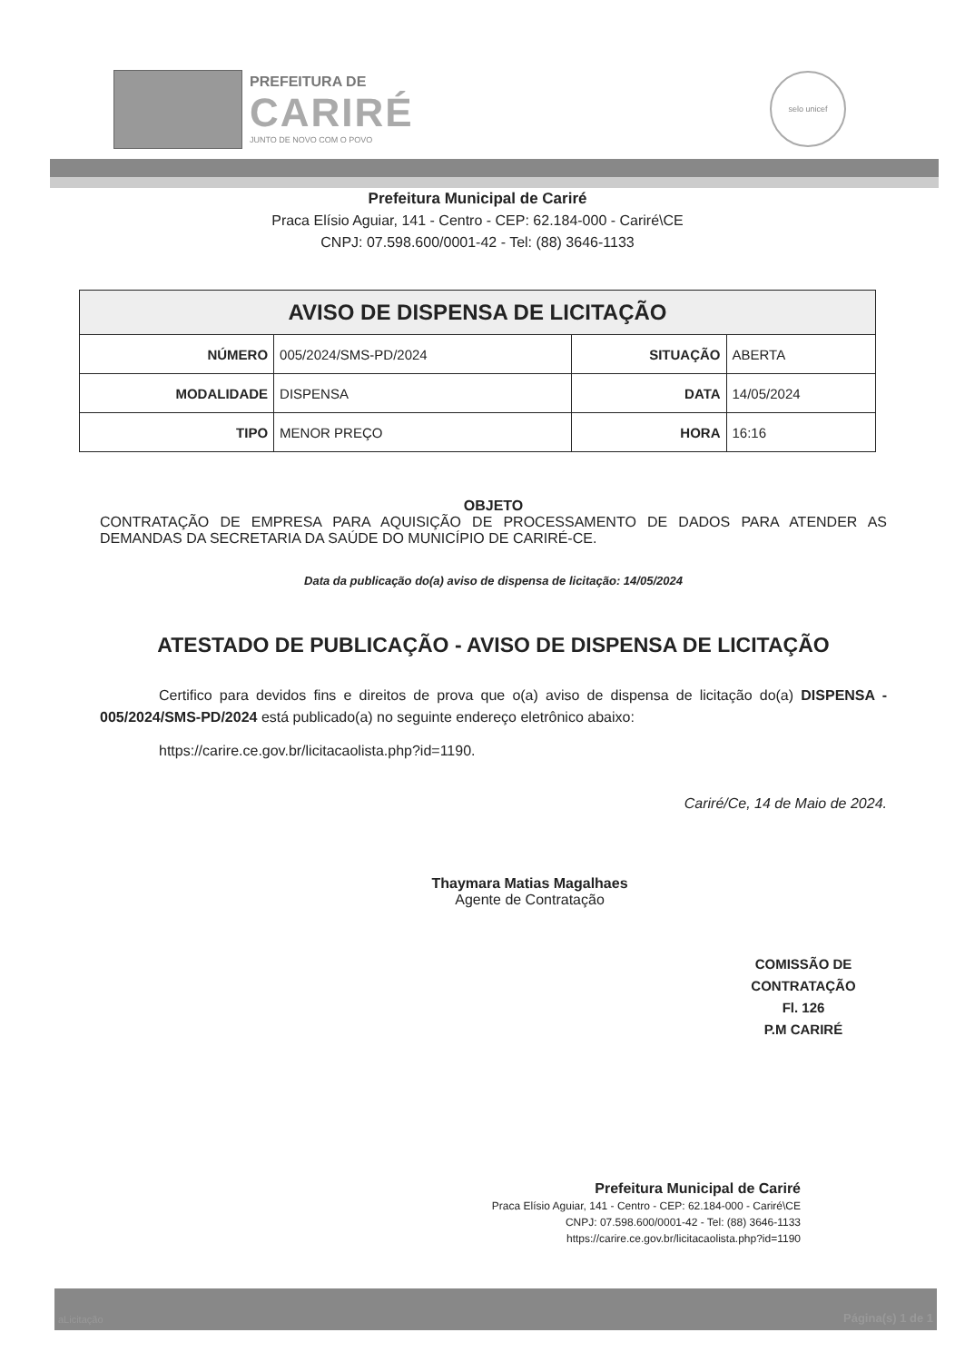PREFEITURA DE
CARIRÉ
JUNTO DE NOVO COM O POVO
selo unicef
Prefeitura Municipal de Cariré
Praca Elísio Aguiar, 141 - Centro - CEP: 62.184-000 - Cariré\CE
CNPJ: 07.598.600/0001-42 - Tel: (88) 3646-1133
| AVISO DE DISPENSA DE LICITAÇÃO | | | |
| --- | --- | --- | --- |
| NÚMERO | 005/2024/SMS-PD/2024 | SITUAÇÃO | ABERTA |
| MODALIDADE | DISPENSA | DATA | 14/05/2024 |
| TIPO | MENOR PREÇO | HORA | 16:16 |
OBJETO
CONTRATAÇÃO DE EMPRESA PARA AQUISIÇÃO DE PROCESSAMENTO DE DADOS PARA ATENDER AS DEMANDAS DA SECRETARIA DA SAÚDE DO MUNICÍPIO DE CARIRÉ-CE.
Data da publicação do(a) aviso de dispensa de licitação: 14/05/2024
ATESTADO DE PUBLICAÇÃO - AVISO DE DISPENSA DE LICITAÇÃO
Certifico para devidos fins e direitos de prova que o(a) aviso de dispensa de licitação do(a) DISPENSA - 005/2024/SMS-PD/2024 está publicado(a) no seguinte endereço eletrônico abaixo:
https://carire.ce.gov.br/licitacaolista.php?id=1190.
Cariré/Ce, 14 de Maio de 2024.
Thaymara Matias Magalhaes
Agente de Contratação
COMISSÃO DE CONTRATAÇÃO
Fl. 126
P.M CARIRÉ
Prefeitura Municipal de Cariré
Praca Elísio Aguiar, 141 - Centro - CEP: 62.184-000 - Cariré\CE
CNPJ: 07.598.600/0001-42 - Tel: (88) 3646-1133
https://carire.ce.gov.br/licitacaolista.php?id=1190
aLicitação Página(s) 1 de 1